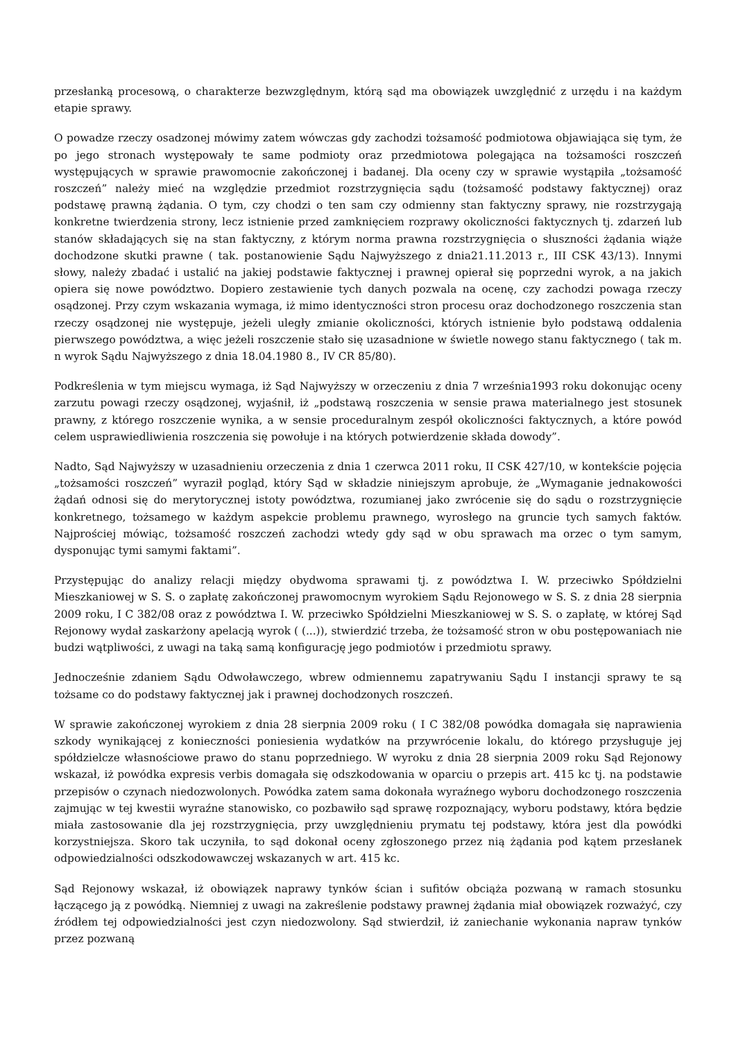przesłanką procesową, o charakterze bezwzględnym, którą sąd ma obowiązek uwzględnić z urzędu i na każdym etapie sprawy.
O powadze rzeczy osadzonej mówimy zatem wówczas gdy zachodzi tożsamość podmiotowa objawiająca się tym, że po jego stronach występowały te same podmioty oraz przedmiotowa polegająca na tożsamości roszczeń występujących w sprawie prawomocnie zakończonej i badanej. Dla oceny czy w sprawie wystąpiła „tożsamość roszczeń” należy mieć na względzie przedmiot rozstrzygnięcia sądu (tożsamość podstawy faktycznej) oraz podstawę prawną żądania. O tym, czy chodzi o ten sam czy odmienny stan faktyczny sprawy, nie rozstrzygają konkretne twierdzenia strony, lecz istnienie przed zamknięciem rozprawy okoliczności faktycznych tj. zdarzeń lub stanów składających się na stan faktyczny, z którym norma prawna rozstrzygnięcia o słuszności żądania wiąże dochodzone skutki prawne ( tak. postanowienie Sądu Najwyższego z dnia21.11.2013 r., III CSK 43/13). Innymi słowy, należy zbadać i ustalić na jakiej podstawie faktycznej i prawnej opierał się poprzedni wyrok, a na jakich opiera się nowe powództwo. Dopiero zestawienie tych danych pozwala na ocenę, czy zachodzi powaga rzeczy osądzonej. Przy czym wskazania wymaga, iż mimo identyczności stron procesu oraz dochodzonego roszczenia stan rzeczy osądzonej nie występuje, jeżeli uległy zmianie okoliczności, których istnienie było podstawą oddalenia pierwszego powództwa, a więc jeżeli roszczenie stało się uzasadnione w świetle nowego stanu faktycznego ( tak m. n wyrok Sądu Najwyższego z dnia 18.04.1980 8., IV CR 85/80).
Podkreślenia w tym miejscu wymaga, iż Sąd Najwyższy w orzeczeniu z dnia 7 września1993 roku dokonując oceny zarzutu powagi rzeczy osądzonej, wyjaśnił, iż „podstawą roszczenia w sensie prawa materialnego jest stosunek prawny, z którego roszczenie wynika, a w sensie proceduralnym zespół okoliczności faktycznych, a które powód celem usprawiedliwienia roszczenia się powołuje i na których potwierdzenie składa dowody”.
Nadto, Sąd Najwyższy w uzasadnieniu orzeczenia z dnia 1 czerwca 2011 roku, II CSK 427/10, w kontekście pojęcia „tożsamości roszczeń” wyraził pogląd, który Sąd w składzie niniejszym aprobuje, że „Wymaganie jednakowości żądań odnosi się do merytorycznej istoty powództwa, rozumianej jako zwrócenie się do sądu o rozstrzygnięcie konkretnego, tożsamego w każdym aspekcie problemu prawnego, wyrosłego na gruncie tych samych faktów. Najprościej mówiąc, tożsamość roszczeń zachodzi wtedy gdy sąd w obu sprawach ma orzec o tym samym, dysponując tymi samymi faktami”.
Przystępując do analizy relacji między obydwoma sprawami tj. z powództwa I. W. przeciwko Spółdzielni Mieszkaniowej w S. S. o zapłatę zakończonej prawomocnym wyrokiem Sądu Rejonowego w S. S. z dnia 28 sierpnia 2009 roku, I C 382/08 oraz z powództwa I. W. przeciwko Spółdzielni Mieszkaniowej w S. S. o zapłatę, w której Sąd Rejonowy wydał zaskarżony apelacją wyrok ( (...)), stwierdzić trzeba, że tożsamość stron w obu postępowaniach nie budzi wątpliwości, z uwagi na taką samą konfigurację jego podmiotów i przedmiotu sprawy.
Jednocześnie zdaniem Sądu Odwoławczego, wbrew odmiennemu zapatrywaniu Sądu I instancji sprawy te są tożsame co do podstawy faktycznej jak i prawnej dochodzonych roszczeń.
W sprawie zakończonej wyrokiem z dnia 28 sierpnia 2009 roku ( I C 382/08 powódka domagała się naprawienia szkody wynikającej z konieczności poniesienia wydatków na przywrócenie lokalu, do którego przysługuje jej spółdzielcze własnościowe prawo do stanu poprzedniego. W wyroku z dnia 28 sierpnia 2009 roku Sąd Rejonowy wskazał, iż powódka expresis verbis domagała się odszkodowania w oparciu o przepis art. 415 kc tj. na podstawie przepisów o czynach niedozwolonych. Powódka zatem sama dokonała wyraźnego wyboru dochodzonego roszczenia zajmując w tej kwestii wyraźne stanowisko, co pozbawiło sąd sprawę rozpoznający, wyboru podstawy, która będzie miała zastosowanie dla jej rozstrzygnięcia, przy uwzględnieniu prymatu tej podstawy, która jest dla powódki korzystniejsza. Skoro tak uczyniła, to sąd dokonał oceny zgłoszonego przez nią żądania pod kątem przesłanek odpowiedzialności odszkodowawczej wskazanych w art. 415 kc.
Sąd Rejonowy wskazał, iż obowiązek naprawy tynków ścian i sufitów obciąża pozwaną w ramach stosunku łączącego ją z powódką. Niemniej z uwagi na zakreślenie podstawy prawnej żądania miał obowiązek rozważyć, czy źródłem tej odpowiedzialności jest czyn niedozwolony. Sąd stwierdził, iż zaniechanie wykonania napraw tynków przez pozwaną